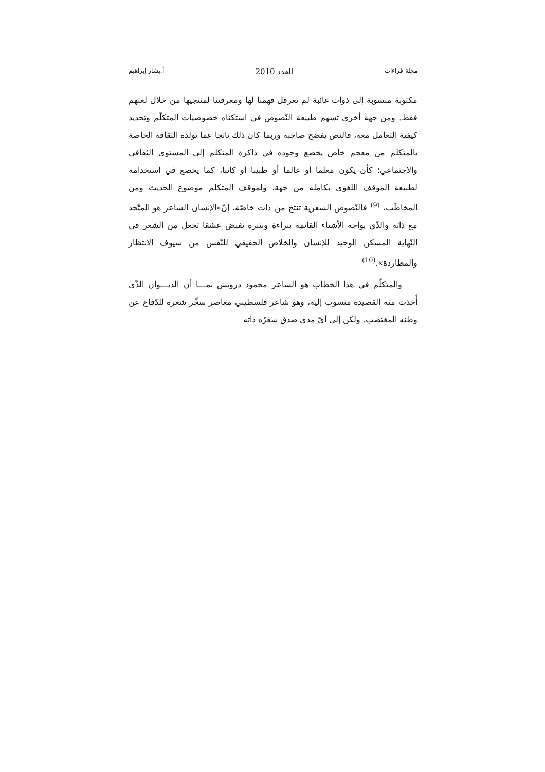مجلة قراءات العدد 2010 أ.بشار إبراهيم
مكتوبة منسوبة إلى ذوات غائبة لم تعرقل فهمنا لها ومعرفتنا لمنتجيها من خلال لغتهم فقط. ومن جهة أخرى تسهم طبيعة النّصوص في استكناه خصوصيات المتكلّم وتحديد كيفية التعامل معه، فالنص يفضح صاحبه وربما كان ذلك ناتجا عما تولده الثقافة الخاصة بالمتكلم من معجم خاص يخضع وجوده في ذاكرة المتكلم إلى المستوى الثقافي والاجتماعي؛ كأن يكون معلما أو عالما أو طبيبا أو كاتبا، كما يخضع في استخدامه لطبيعة الموقف اللغوي بكامله من جهة، ولموقف المتكلم موضوع الحديث ومن المخاطَب، <sup>(9)</sup> فالنّصوص الشعرية تنتج من ذات خاصّة، إنّ«الإنسان الشاعر هو المتّحد مع ذاته والذّي يواجه الأشياء القائمة ببراءة وبنبرة تفيض عشقا تجعل من الشعر في النّهاية المسكن الوحيد للإنسان والخلاص الحقيقي للنّفس من سيوف الانتظار والمطاردة».<sup>(10)</sup>
والمتكلّم في هذا الخطاب هو الشاعر محمود درويش بمـــا أن الديـــوان الذّي أُخذت منه القصيدة منسوب إليه، وهو شاعر فلسطيني معاصر سخّر شعره للدّفاع عن وطنه المغتصب. ولكن إلى أيّ مدى صدق شعرُه ذاته